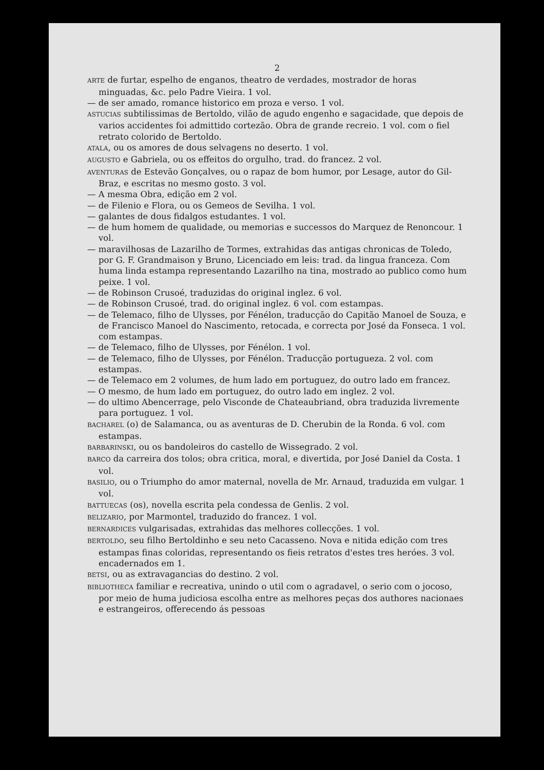2
ARTE de furtar, espelho de enganos, theatro de verdades, mostrador de horas minguadas, &c. pelo Padre Vieira. 1 vol.
— de ser amado, romance historico em proza e verso. 1 vol.
ASTUCIAS subtilissimas de Bertoldo, vilão de agudo engenho e sagacidade, que depois de varios accidentes foi admittido cortezão. Obra de grande recreio. 1 vol. com o fiel retrato colorido de Bertoldo.
ATALA, ou os amores de dous selvagens no deserto. 1 vol.
AUGUSTO e Gabriela, ou os effeitos do orgulho, trad. do francez. 2 vol.
AVENTURAS de Estevão Gonçalves, ou o rapaz de bom humor, por Lesage, autor do Gil-Braz, e escritas no mesmo gosto. 3 vol.
— A mesma Obra, edição em 2 vol.
— de Filenio e Flora, ou os Gemeos de Sevilha. 1 vol.
— galantes de dous fidalgos estudantes. 1 vol.
— de hum homem de qualidade, ou memorias e successos do Marquez de Renoncour. 1 vol.
— maravilhosas de Lazarilho de Tormes, extrahidas das antigas chronicas de Toledo, por G. F. Grandmaison y Bruno, Licenciado em leis: trad. da lingua franceza. Com huma linda estampa representando Lazarilho na tina, mostrado ao publico como hum peixe. 1 vol.
— de Robinson Crusoé, traduzidas do original inglez. 6 vol.
— de Robinson Crusoé, trad. do original inglez. 6 vol. com estampas.
— de Telemaco, filho de Ulysses, por Fénélon, traducção do Capitão Manoel de Souza, e de Francisco Manoel do Nascimento, retocada, e correcta por José da Fonseca. 1 vol. com estampas.
— de Telemaco, filho de Ulysses, por Fénélon. 1 vol.
— de Telemaco, filho de Ulysses, por Fénélon. Traducção portugueza. 2 vol. com estampas.
— de Telemaco em 2 volumes, de hum lado em portuguez, do outro lado em francez.
— O mesmo, de hum lado em portuguez, do outro lado em inglez. 2 vol.
— do ultimo Abencerrage, pelo Visconde de Chateaubriand, obra traduzida livremente para portuguez. 1 vol.
BACHAREL (o) de Salamanca, ou as aventuras de D. Cherubin de la Ronda. 6 vol. com estampas.
BARBARINSKI, ou os bandoleiros do castello de Wissegrado. 2 vol.
BARCO da carreira dos tolos; obra critica, moral, e divertida, por José Daniel da Costa. 1 vol.
BASILIO, ou o Triumpho do amor maternal, novella de Mr. Arnaud, traduzida em vulgar. 1 vol.
BATTUECAS (os), novella escrita pela condessa de Genlis. 2 vol.
BELIZARIO, por Marmontel, traduzido do francez. 1 vol.
BERNARDICES vulgarisadas, extrahidas das melhores collecções. 1 vol.
BERTOLDO, seu filho Bertoldinho e seu neto Cacasseno. Nova e nitida edição com tres estampas finas coloridas, representando os fieis retratos d'estes tres heróes. 3 vol. encadernados em 1.
BETSI, ou as extravagancias do destino. 2 vol.
BIBLIOTHECA familiar e recreativa, unindo o util com o agradavel, o serio com o jocoso, por meio de huma judiciosa escolha entre as melhores peças dos authores nacionaes e estrangeiros, offerecendo ás pessoas